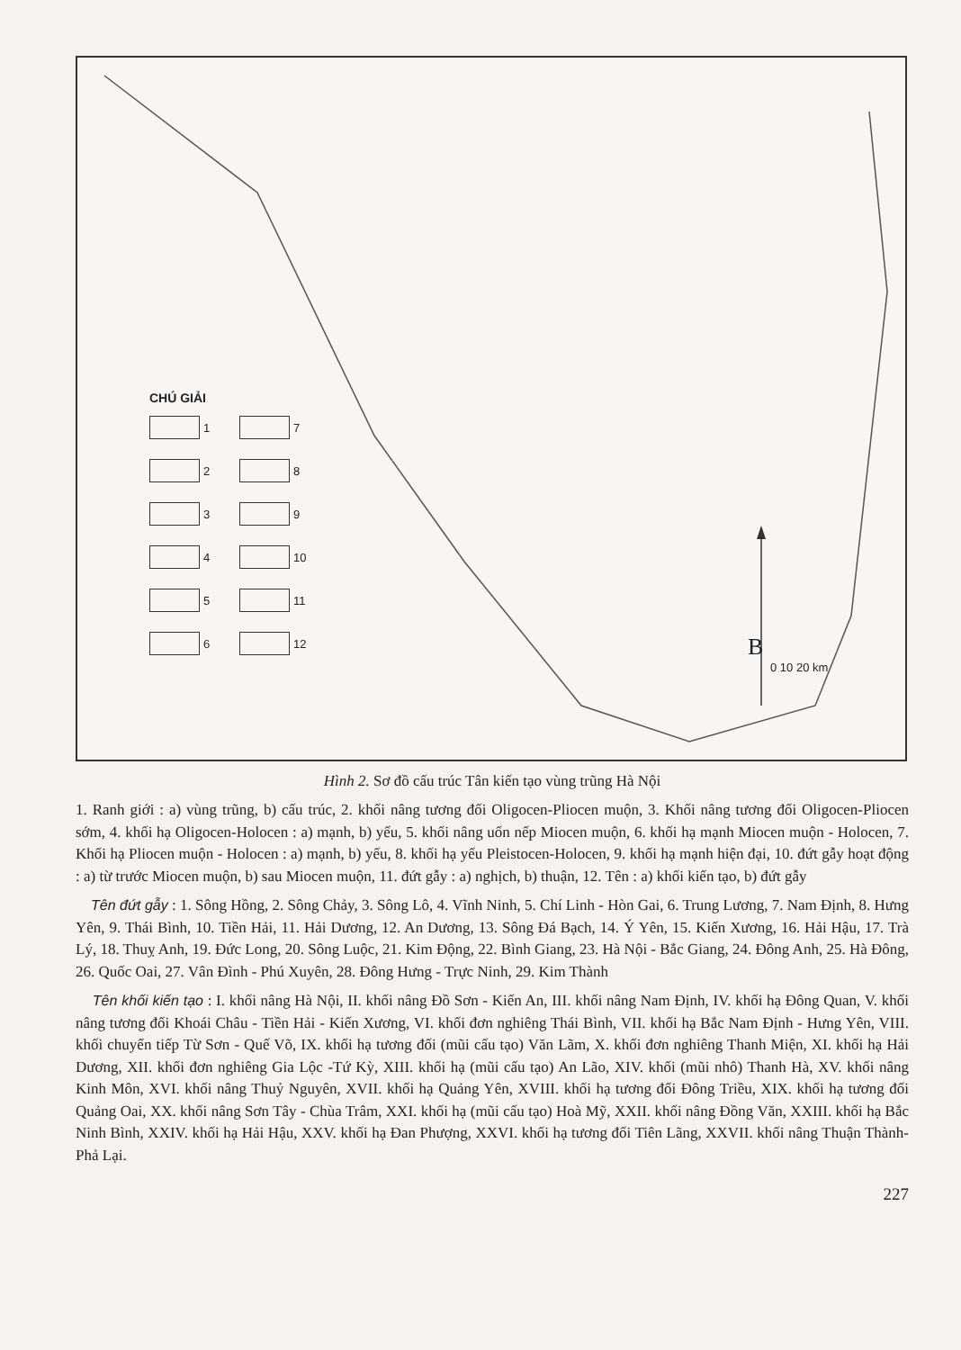CHÚ GIẢI
1
7
2
8
3
9
4
10
5
11
6
12
0 10 20 km
B
Hình 2. Sơ đồ cấu trúc Tân kiến tạo vùng trũng Hà Nội
1. Ranh giới : a) vùng trũng, b) cấu trúc, 2. khối nâng tương đối Oligocen-Pliocen muộn, 3. Khối nâng tương đối Oligocen-Pliocen sớm, 4. khối hạ Oligocen-Holocen : a) mạnh, b) yếu, 5. khối nâng uốn nếp Miocen muộn, 6. khối hạ mạnh Miocen muộn - Holocen, 7. Khối hạ Pliocen muộn - Holocen : a) mạnh, b) yếu, 8. khối hạ yếu Pleistocen-Holocen, 9. khối hạ mạnh hiện đại, 10. đứt gẫy hoạt động : a) từ trước Miocen muộn, b) sau Miocen muộn, 11. đứt gẫy : a) nghịch, b) thuận, 12. Tên : a) khối kiến tạo, b) đứt gẫy
Tên đứt gẫy : 1. Sông Hồng, 2. Sông Chảy, 3. Sông Lô, 4. Vĩnh Ninh, 5. Chí Linh - Hòn Gai, 6. Trung Lương, 7. Nam Định, 8. Hưng Yên, 9. Thái Bình, 10. Tiền Hải, 11. Hải Dương, 12. An Dương, 13. Sông Đá Bạch, 14. Ý Yên, 15. Kiến Xương, 16. Hải Hậu, 17. Trà Lý, 18. Thuỵ Anh, 19. Đức Long, 20. Sông Luộc, 21. Kim Động, 22. Bình Giang, 23. Hà Nội - Bắc Giang, 24. Đông Anh, 25. Hà Đông, 26. Quốc Oai, 27. Vân Đình - Phú Xuyên, 28. Đông Hưng - Trực Ninh, 29. Kim Thành
Tên khối kiến tạo : I. khối nâng Hà Nội, II. khối nâng Đồ Sơn - Kiến An, III. khối nâng Nam Định, IV. khối hạ Đông Quan, V. khối nâng tương đối Khoái Châu - Tiền Hải - Kiến Xương, VI. khối đơn nghiêng Thái Bình, VII. khối hạ Bắc Nam Định - Hưng Yên, VIII. khối chuyển tiếp Từ Sơn - Quế Võ, IX. khối hạ tương đối (mũi cấu tạo) Văn Lãm, X. khối đơn nghiêng Thanh Miện, XI. khối hạ Hải Dương, XII. khối đơn nghiêng Gia Lộc -Tứ Kỳ, XIII. khối hạ (mũi cấu tạo) An Lão, XIV. khối (mũi nhô) Thanh Hà, XV. khối nâng Kinh Môn, XVI. khối nâng Thuỷ Nguyên, XVII. khối hạ Quảng Yên, XVIII. khối hạ tương đối Đông Triều, XIX. khối hạ tương đối Quảng Oai, XX. khối nâng Sơn Tây - Chùa Trâm, XXI. khối hạ (mũi cấu tạo) Hoà Mỹ, XXII. khối nâng Đồng Văn, XXIII. khối hạ Bắc Ninh Bình, XXIV. khối hạ Hải Hậu, XXV. khối hạ Đan Phượng, XXVI. khối hạ tương đối Tiên Lãng, XXVII. khối nâng Thuận Thành-Phả Lại.
227